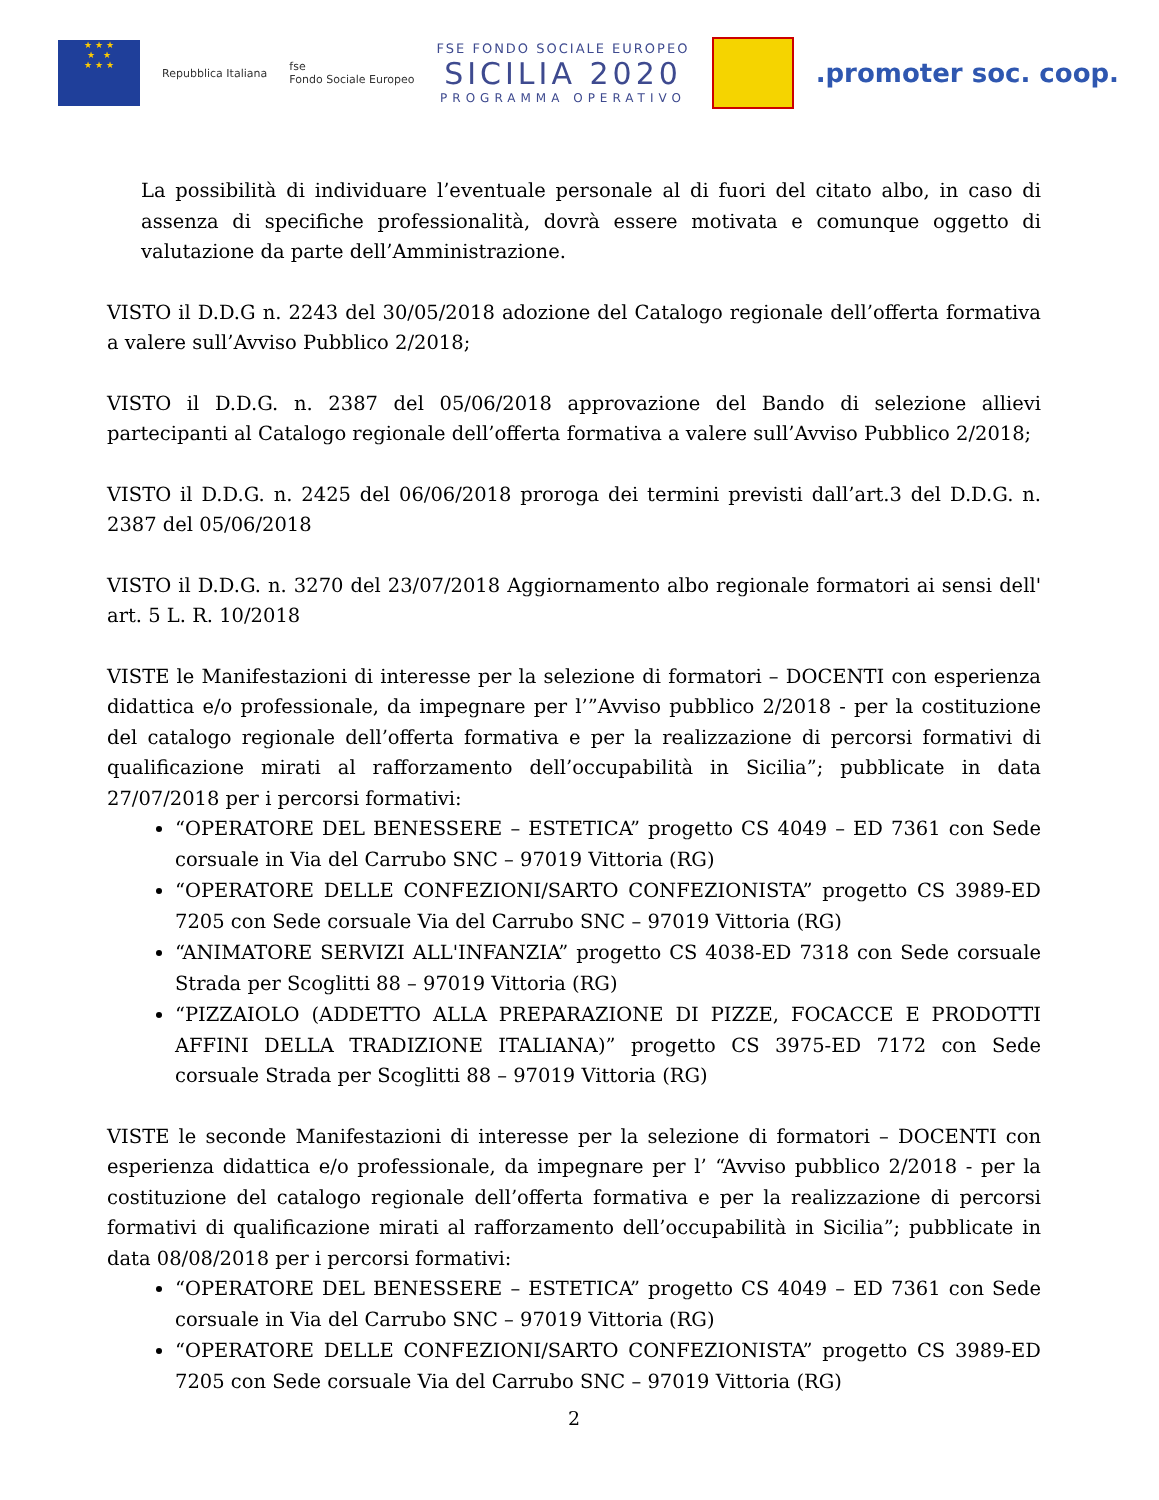★ ★ ★
★ ★
★ ★ ★
Repubblica Italiana
fse
Fondo Sociale Europeo
FSE FONDO SOCIALE EUROPEO
SICILIA 2020
PROGRAMMA OPERATIVO
.promoter soc. coop.
La possibilità di individuare l’eventuale personale al di fuori del citato albo, in caso di assenza di specifiche professionalità, dovrà essere motivata e comunque oggetto di valutazione da parte dell’Amministrazione.
VISTO il D.D.G n. 2243 del 30/05/2018 adozione del Catalogo regionale dell’offerta formativa a valere sull’Avviso Pubblico 2/2018;
VISTO il D.D.G. n. 2387 del 05/06/2018 approvazione del Bando di selezione allievi partecipanti al Catalogo regionale dell’offerta formativa a valere sull’Avviso Pubblico 2/2018;
VISTO il D.D.G. n. 2425 del 06/06/2018 proroga dei termini previsti dall’art.3 del D.D.G. n. 2387 del 05/06/2018
VISTO il D.D.G. n. 3270 del 23/07/2018 Aggiornamento albo regionale formatori ai sensi dell' art. 5 L. R. 10/2018
VISTE le Manifestazioni di interesse per la selezione di formatori – DOCENTI con esperienza didattica e/o professionale, da impegnare per l’”Avviso pubblico 2/2018 - per la costituzione del catalogo regionale dell’offerta formativa e per la realizzazione di percorsi formativi di qualificazione mirati al rafforzamento dell’occupabilità in Sicilia”; pubblicate in data 27/07/2018 per i percorsi formativi:
“OPERATORE DEL BENESSERE – ESTETICA” progetto CS 4049 – ED 7361 con Sede corsuale in Via del Carrubo SNC – 97019 Vittoria (RG)
“OPERATORE DELLE CONFEZIONI/SARTO CONFEZIONISTA” progetto CS 3989-ED 7205 con Sede corsuale Via del Carrubo SNC – 97019 Vittoria (RG)
“ANIMATORE SERVIZI ALL'INFANZIA” progetto CS 4038-ED 7318 con Sede corsuale Strada per Scoglitti 88 – 97019 Vittoria (RG)
“PIZZAIOLO (ADDETTO ALLA PREPARAZIONE DI PIZZE, FOCACCE E PRODOTTI AFFINI DELLA TRADIZIONE ITALIANA)” progetto CS 3975-ED 7172 con Sede corsuale Strada per Scoglitti 88 – 97019 Vittoria (RG)
VISTE le seconde Manifestazioni di interesse per la selezione di formatori – DOCENTI con esperienza didattica e/o professionale, da impegnare per l’ “Avviso pubblico 2/2018 - per la costituzione del catalogo regionale dell’offerta formativa e per la realizzazione di percorsi formativi di qualificazione mirati al rafforzamento dell’occupabilità in Sicilia”; pubblicate in data 08/08/2018 per i percorsi formativi:
“OPERATORE DEL BENESSERE – ESTETICA” progetto CS 4049 – ED 7361 con Sede corsuale in Via del Carrubo SNC – 97019 Vittoria (RG)
“OPERATORE DELLE CONFEZIONI/SARTO CONFEZIONISTA” progetto CS 3989-ED 7205 con Sede corsuale Via del Carrubo SNC – 97019 Vittoria (RG)
2